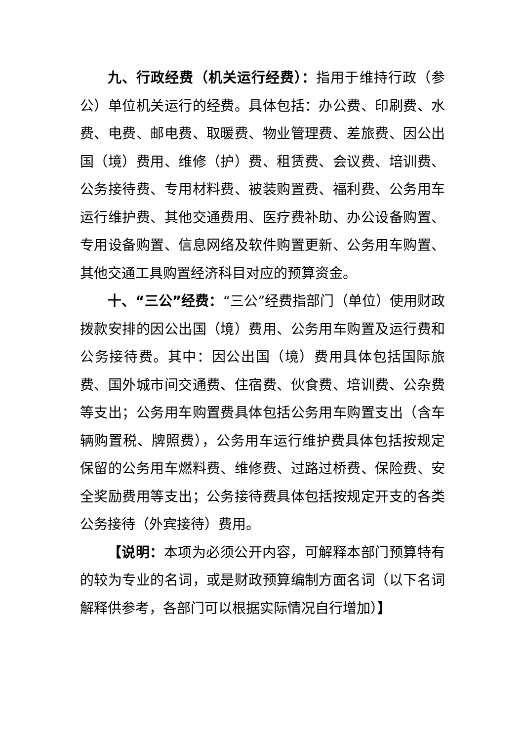九、行政经费（机关运行经费）：指用于维持行政（参公）单位机关运行的经费。具体包括：办公费、印刷费、水费、电费、邮电费、取暖费、物业管理费、差旅费、因公出国（境）费用、维修（护）费、租赁费、会议费、培训费、公务接待费、专用材料费、被装购置费、福利费、公务用车运行维护费、其他交通费用、医疗费补助、办公设备购置、专用设备购置、信息网络及软件购置更新、公务用车购置、其他交通工具购置经济科目对应的预算资金。
十、“三公”经费：“三公”经费指部门（单位）使用财政拨款安排的因公出国（境）费用、公务用车购置及运行费和公务接待费。其中：因公出国（境）费用具体包括国际旅费、国外城市间交通费、住宿费、伙食费、培训费、公杂费等支出；公务用车购置费具体包括公务用车购置支出（含车辆购置税、牌照费），公务用车运行维护费具体包括按规定保留的公务用车燃料费、维修费、过路过桥费、保险费、安全奖励费用等支出；公务接待费具体包括按规定开支的各类公务接待（外宾接待）费用。
【说明：本项为必须公开内容，可解释本部门预算特有的较为专业的名词，或是财政预算编制方面名词（以下名词解释供参考，各部门可以根据实际情况自行增加）】